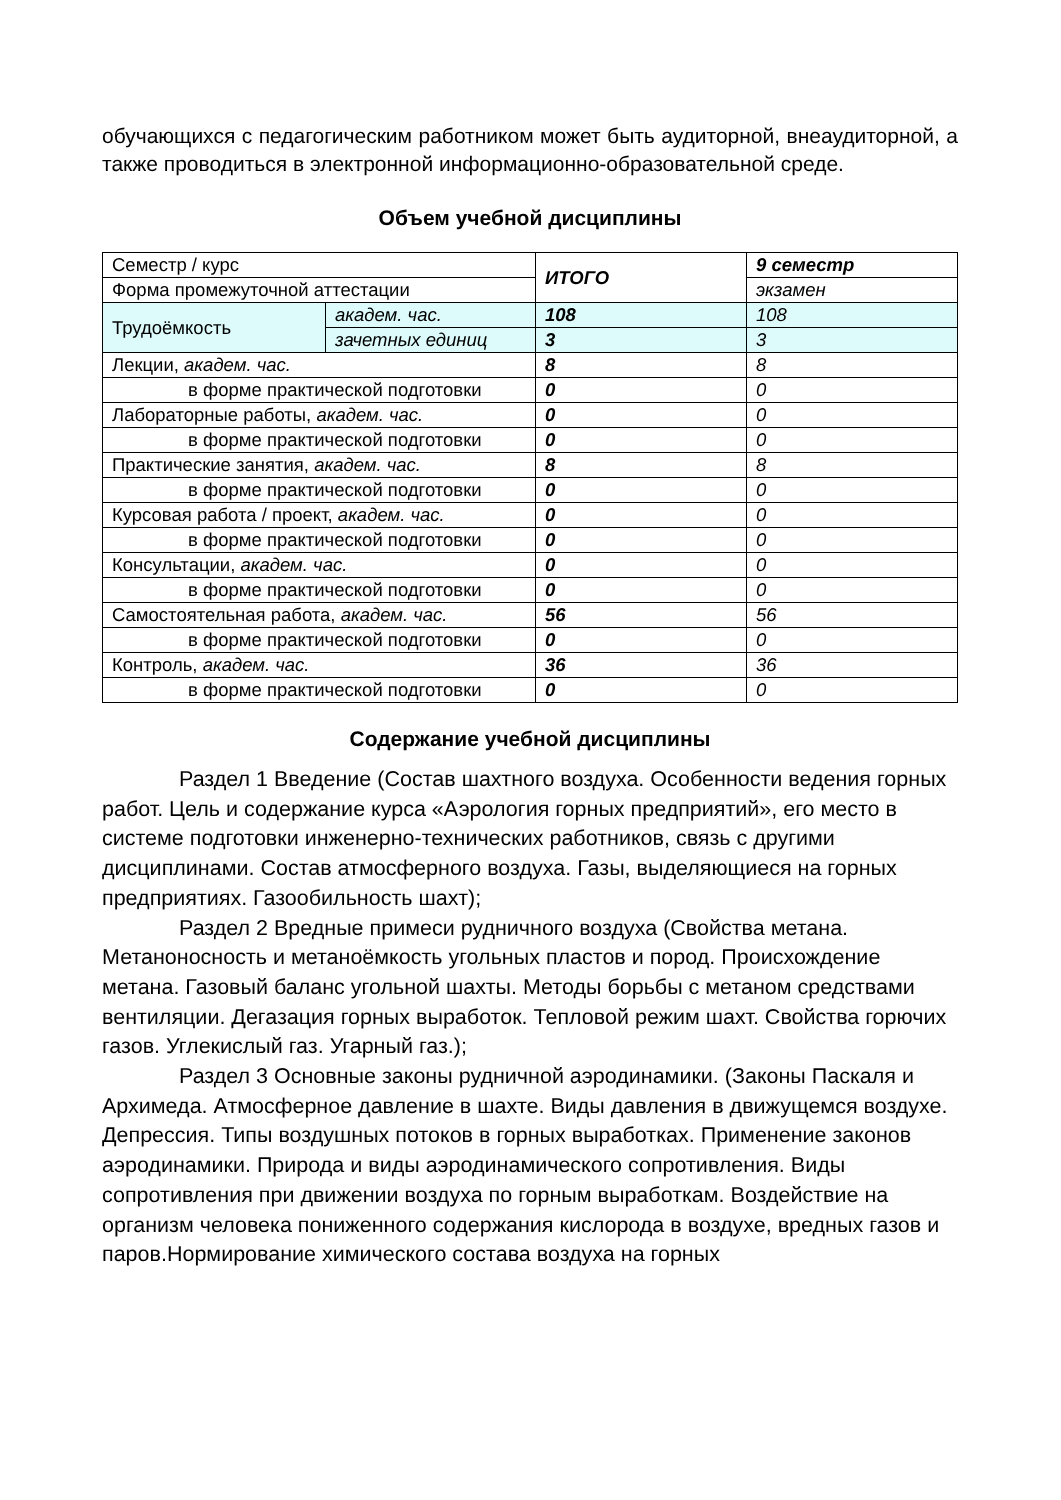обучающихся с педагогическим работником может быть аудиторной, внеаудиторной, а также проводиться в электронной информационно-образовательной среде.
Объем учебной дисциплины
| Семестр / курс | | ИТОГО | 9 семестр |
| Форма промежуточной аттестации | | | экзамен |
| Трудоёмкость | академ. час. | 108 | 108 |
| | зачетных единиц | 3 | 3 |
| Лекции, академ. час. | | 8 | 8 |
| в форме практической подготовки | | 0 | 0 |
| Лабораторные работы, академ. час. | | 0 | 0 |
| в форме практической подготовки | | 0 | 0 |
| Практические занятия, академ. час. | | 8 | 8 |
| в форме практической подготовки | | 0 | 0 |
| Курсовая работа / проект, академ. час. | | 0 | 0 |
| в форме практической подготовки | | 0 | 0 |
| Консультации, академ. час. | | 0 | 0 |
| в форме практической подготовки | | 0 | 0 |
| Самостоятельная работа, академ. час. | | 56 | 56 |
| в форме практической подготовки | | 0 | 0 |
| Контроль, академ. час. | | 36 | 36 |
| в форме практической подготовки | | 0 | 0 |
Содержание учебной дисциплины
Раздел 1 Введение (Состав шахтного воздуха. Особенности ведения горных работ. Цель и содержание курса «Аэрология горных предприятий», его место в системе подготовки инженерно-технических работников, связь с другими дисциплинами. Состав атмосферного воздуха. Газы, выделяющиеся на горных предприятиях. Газообильность шахт);
Раздел 2 Вредные примеси рудничного воздуха (Свойства метана. Метаноносность и метаноёмкость угольных пластов и пород. Происхождение метана. Газовый баланс угольной шахты. Методы борьбы с метаном средствами вентиляции. Дегазация горных выработок. Тепловой режим шахт. Свойства горючих газов. Углекислый газ. Угарный газ.);
Раздел 3 Основные законы рудничной аэродинамики. (Законы Паскаля и Архимеда. Атмосферное давление в шахте. Виды давления в движущемся воздухе. Депрессия. Типы воздушных потоков в горных выработках. Применение законов аэродинамики. Природа и виды аэродинамического сопротивления. Виды сопротивления при движении воздуха по горным выработкам. Воздействие на организм человека пониженного содержания кислорода в воздухе, вредных газов и паров.Нормирование химического состава воздуха на горных